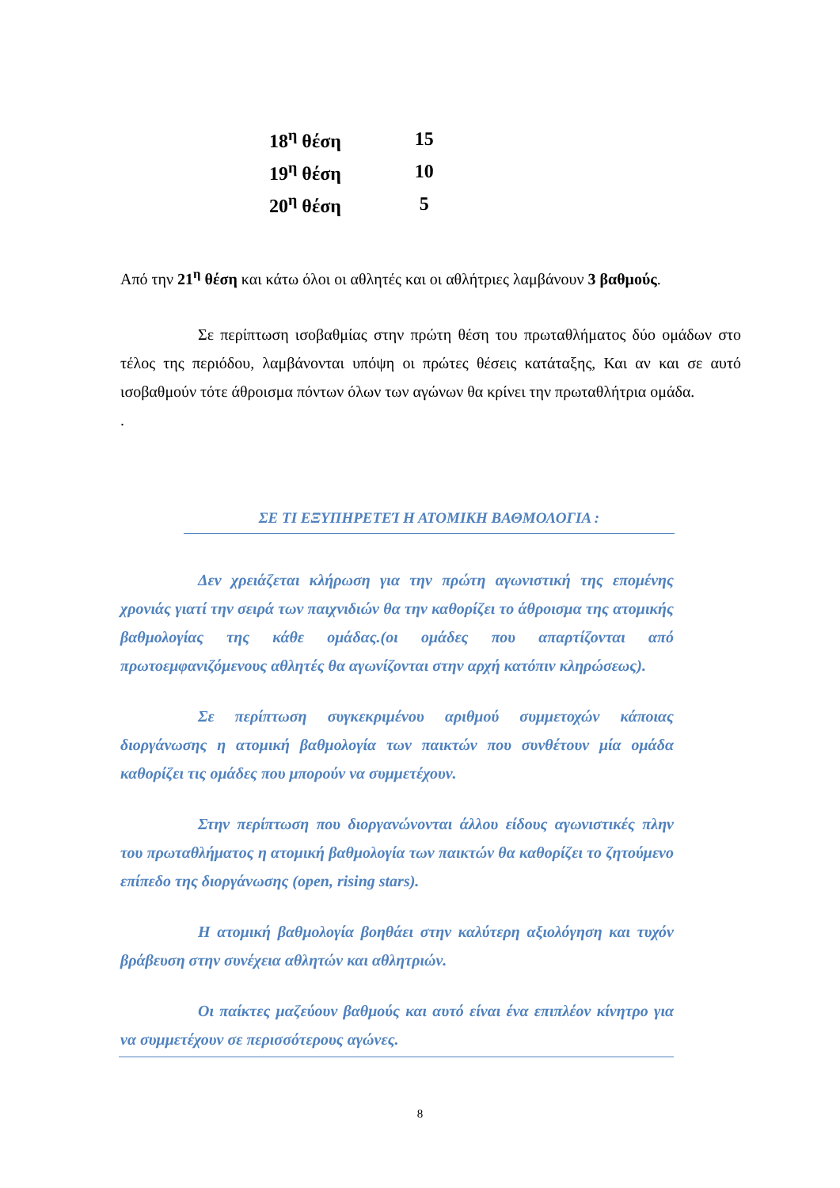| 18<sup>η</sup> θέση | 15 |
| 19<sup>η</sup> θέση | 10 |
| 20<sup>η</sup> θέση | 5 |
Από την 21<sup>η</sup> θέση και κάτω όλοι οι αθλητές και οι αθλήτριες λαμβάνουν 3 βαθμούς.
Σε περίπτωση ισοβαθμίας στην πρώτη θέση του πρωταθλήματος δύο ομάδων στο τέλος της περιόδου, λαμβάνονται υπόψη οι πρώτες θέσεις κατάταξης, Και αν και σε αυτό ισοβαθμούν τότε άθροισμα πόντων όλων των αγώνων θα κρίνει την πρωταθλήτρια ομάδα.
.
ΣΕ ΤΙ ΕΞΥΠΗΡΕΤΕΊ Η ΑΤΟΜΙΚΗ ΒΑΘΜΟΛΟΓΙΑ :
Δεν χρειάζεται κλήρωση για την πρώτη αγωνιστική της επομένης χρονιάς γιατί την σειρά των παιχνιδιών θα την καθορίζει το άθροισμα της ατομικής βαθμολογίας της κάθε ομάδας.(οι ομάδες που απαρτίζονται από πρωτοεμφανιζόμενους αθλητές θα αγωνίζονται στην αρχή κατόπιν κληρώσεως).
Σε περίπτωση συγκεκριμένου αριθμού συμμετοχών κάποιας διοργάνωσης η ατομική βαθμολογία των παικτών που συνθέτουν μία ομάδα καθορίζει τις ομάδες που μπορούν να συμμετέχουν.
Στην περίπτωση που διοργανώνονται άλλου είδους αγωνιστικές πλην του πρωταθλήματος η ατομική βαθμολογία των παικτών θα καθορίζει το ζητούμενο επίπεδο της διοργάνωσης (open, rising stars).
Η ατομική βαθμολογία βοηθάει στην καλύτερη αξιολόγηση και τυχόν βράβευση στην συνέχεια αθλητών και αθλητριών.
Οι παίκτες μαζεύουν βαθμούς και αυτό είναι ένα επιπλέον κίνητρο για να συμμετέχουν σε περισσότερους αγώνες.
8